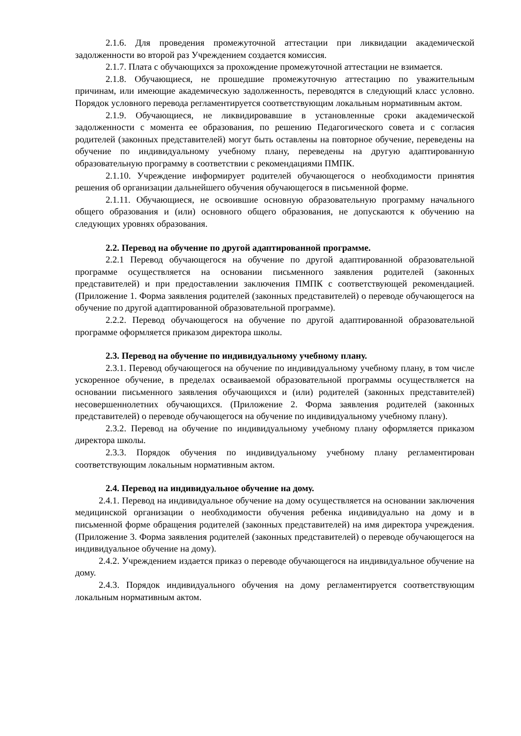2.1.6. Для проведения промежуточной аттестации при ликвидации академической задолженности во второй раз Учреждением создается комиссия.
2.1.7. Плата с обучающихся за прохождение промежуточной аттестации не взимается.
2.1.8. Обучающиеся, не прошедшие промежуточную аттестацию по уважительным причинам, или имеющие академическую задолженность, переводятся в следующий класс условно. Порядок условного перевода регламентируется соответствующим локальным нормативным актом.
2.1.9. Обучающиеся, не ликвидировавшие в установленные сроки академической задолженности с момента ее образования, по решению Педагогического совета и с согласия родителей (законных представителей) могут быть оставлены на повторное обучение, переведены на обучение по индивидуальному учебному плану, переведены на другую адаптированную образовательную программу в соответствии с рекомендациями ПМПК.
2.1.10. Учреждение информирует родителей обучающегося о необходимости принятия решения об организации дальнейшего обучения обучающегося в письменной форме.
2.1.11. Обучающиеся, не освоившие основную образовательную программу начального общего образования и (или) основного общего образования, не допускаются к обучению на следующих уровнях образования.
2.2. Перевод на обучение по другой адаптированной программе.
2.2.1 Перевод обучающегося на обучение по другой адаптированной образовательной программе осуществляется на основании письменного заявления родителей (законных представителей) и при предоставлении заключения ПМПК с соответствующей рекомендацией. (Приложение 1. Форма заявления родителей (законных представителей) о переводе обучающегося на обучение по другой адаптированной образовательной программе).
2.2.2. Перевод обучающегося на обучение по другой адаптированной образовательной программе оформляется приказом директора школы.
2.3. Перевод на обучение по индивидуальному учебному плану.
2.3.1. Перевод обучающегося на обучение по индивидуальному учебному плану, в том числе ускоренное обучение, в пределах осваиваемой образовательной программы осуществляется на основании письменного заявления обучающихся и (или) родителей (законных представителей) несовершеннолетних обучающихся. (Приложение 2. Форма заявления родителей (законных представителей) о переводе обучающегося на обучение по индивидуальному учебному плану).
2.3.2. Перевод на обучение по индивидуальному учебному плану оформляется приказом директора школы.
2.3.3. Порядок обучения по индивидуальному учебному плану регламентирован соответствующим локальным нормативным актом.
2.4. Перевод на индивидуальное обучение на дому.
2.4.1. Перевод на индивидуальное обучение на дому осуществляется на основании заключения медицинской организации о необходимости обучения ребенка индивидуально на дому и в письменной форме обращения родителей (законных представителей) на имя директора учреждения. (Приложение 3. Форма заявления родителей (законных представителей) о переводе обучающегося на индивидуальное обучение на дому).
2.4.2. Учреждением издается приказ о переводе обучающегося на индивидуальное обучение на дому.
2.4.3. Порядок индивидуального обучения на дому регламентируется соответствующим локальным нормативным актом.